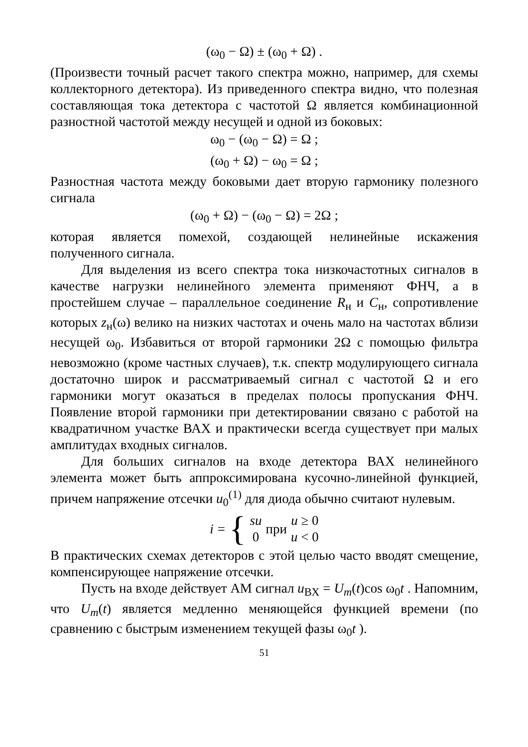(ω<sub>0</sub> − Ω) ± (ω<sub>0</sub> + Ω) .
(Произвести точный расчет такого спектра можно, например, для схемы коллекторного детектора). Из приведенного спектра видно, что полезная составляющая тока детектора с частотой Ω является комбинационной разностной частотой между несущей и одной из боковых:
ω<sub>0</sub> − (ω<sub>0</sub> − Ω) = Ω ;
(ω<sub>0</sub> + Ω) − ω<sub>0</sub> = Ω ;
Разностная частота между боковыми дает вторую гармонику полезного сигнала
(ω<sub>0</sub> + Ω) − (ω<sub>0</sub> − Ω) = 2Ω ;
которая является помехой, создающей нелинейные искажения полученного сигнала.
Для выделения из всего спектра тока низкочастотных сигналов в качестве нагрузки нелинейного элемента применяют ФНЧ, а в простейшем случае – параллельное соединение R<sub>н</sub> и C<sub>н</sub>, сопротивление которых z<sub>н</sub>(ω) велико на низких частотах и очень мало на частотах вблизи несущей ω<sub>0</sub>. Избавиться от второй гармоники 2Ω с помощью фильтра невозможно (кроме частных случаев), т.к. спектр модулирующего сигнала достаточно широк и рассматриваемый сигнал с частотой Ω и его гармоники могут оказаться в пределах полосы пропускания ФНЧ. Появление второй гармоники при детектировании связано с работой на квадратичном участке ВАХ и практически всегда существует при малых амплитудах входных сигналов.
Для больших сигналов на входе детектора ВАХ нелинейного элемента может быть аппроксимирована кусочно-линейной функцией, причем напряжение отсечки u<sub>0</sub><sup>(1)</sup> для диода обычно считают нулевым.
i = { su
0 при u ≥ 0
u < 0
В практических схемах детекторов с этой целью часто вводят смещение, компенсирующее напряжение отсечки.
Пусть на входе действует АМ сигнал u<sub>ВХ</sub> = U<sub>m</sub>(t)cos ω<sub>0</sub>t . Напомним, что U<sub>m</sub>(t) является медленно меняющейся функцией времени (по сравнению с быстрым изменением текущей фазы ω<sub>0</sub>t ).
51